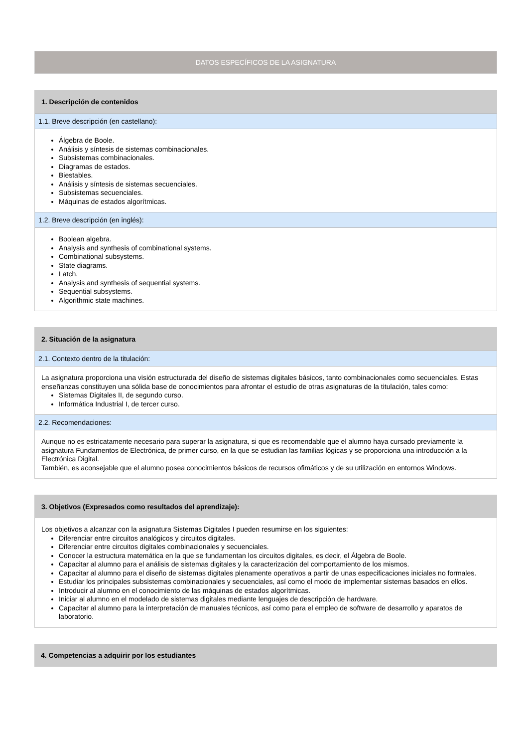DATOS ESPECÍFICOS DE LA ASIGNATURA
1. Descripción de contenidos
1.1. Breve descripción (en castellano):
Álgebra de Boole.
Análisis y síntesis de sistemas combinacionales.
Subsistemas combinacionales.
Diagramas de estados.
Biestables.
Análisis y síntesis de sistemas secuenciales.
Subsistemas secuenciales.
Máquinas de estados algorítmicas.
1.2. Breve descripción (en inglés):
Boolean algebra.
Analysis and synthesis of combinational systems.
Combinational subsystems.
State diagrams.
Latch.
Analysis and synthesis of sequential systems.
Sequential subsystems.
Algorithmic state machines.
2. Situación de la asignatura
2.1. Contexto dentro de la titulación:
La asignatura proporciona una visión estructurada del diseño de sistemas digitales básicos, tanto combinacionales como secuenciales. Estas enseñanzas constituyen una sólida base de conocimientos para afrontar el estudio de otras asignaturas de la titulación, tales como:
Sistemas Digitales II, de segundo curso.
Informática Industrial I, de tercer curso.
2.2. Recomendaciones:
Aunque no es estricatamente necesario para superar la asignatura, si que es recomendable que el alumno haya cursado previamente la asignatura Fundamentos de Electrónica, de primer curso, en la que se estudian las familias lógicas y se proporciona una introducción a la Electrónica Digital.
También, es aconsejable que el alumno posea conocimientos básicos de recursos ofimáticos y de su utilización en entornos Windows.
3. Objetivos (Expresados como resultados del aprendizaje):
Los objetivos a alcanzar con la asignatura Sistemas Digitales I pueden resumirse en los siguientes:
Diferenciar entre circuitos analógicos y circuitos digitales.
Diferenciar entre circuitos digitales combinacionales y secuenciales.
Conocer la estructura matemática en la que se fundamentan los circuitos digitales, es decir, el Álgebra de Boole.
Capacitar al alumno para el análisis de sistemas digitales y la caracterización del comportamiento de los mismos.
Capacitar al alumno para el diseño de sistemas digitales plenamente operativos a partir de unas especificaciones iniciales no formales.
Estudiar los principales subsistemas combinacionales y secuenciales, así como el modo de implementar sistemas basados en ellos.
Introducir al alumno en el conocimiento de las máquinas de estados algorítmicas.
Iniciar al alumno en el modelado de sistemas digitales mediante lenguajes de descripción de hardware.
Capacitar al alumno para la interpretación de manuales técnicos, así como para el empleo de software de desarrollo y aparatos de laboratorio.
4. Competencias a adquirir por los estudiantes